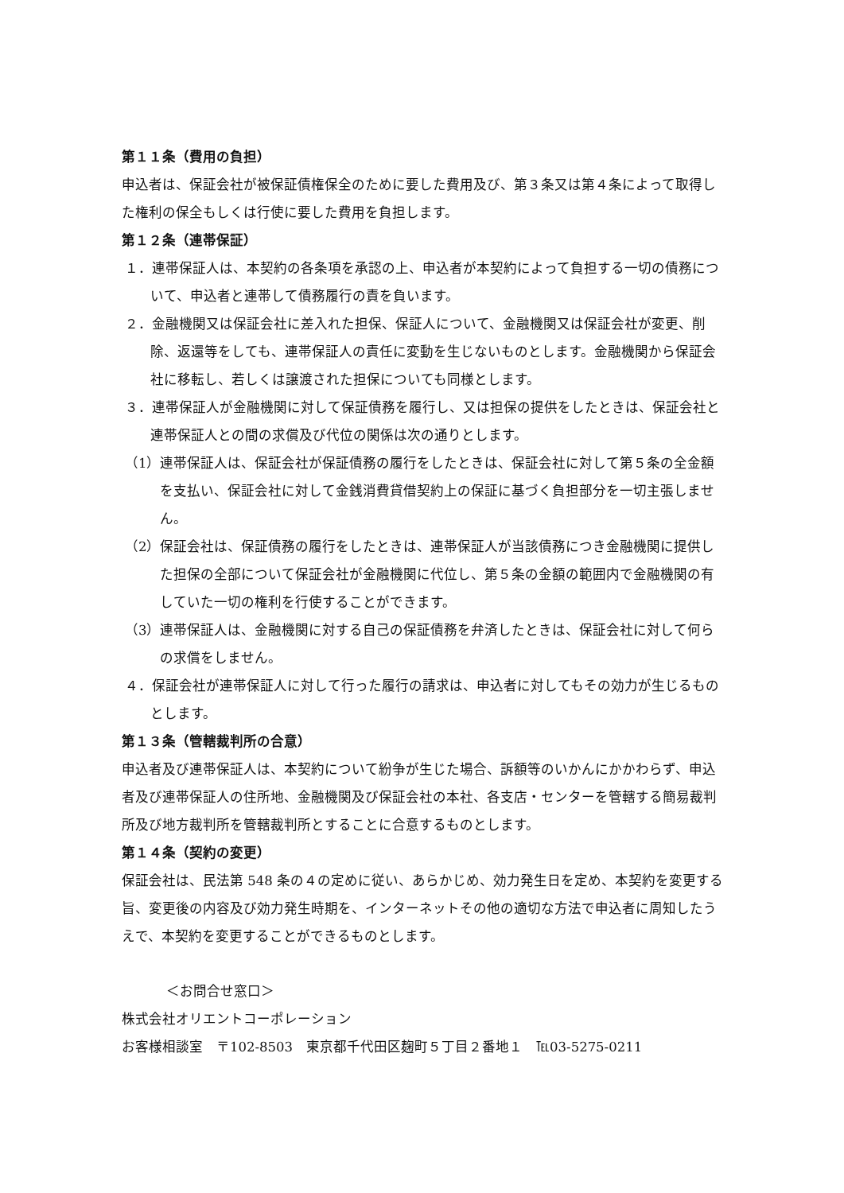第１１条（費用の負担）
申込者は、保証会社が被保証債権保全のために要した費用及び、第３条又は第４条によって取得した権利の保全もしくは行使に要した費用を負担します。
第１２条（連帯保証）
１．連帯保証人は、本契約の各条項を承認の上、申込者が本契約によって負担する一切の債務について、申込者と連帯して債務履行の責を負います。
２．金融機関又は保証会社に差入れた担保、保証人について、金融機関又は保証会社が変更、削除、返還等をしても、連帯保証人の責任に変動を生じないものとします。金融機関から保証会社に移転し、若しくは譲渡された担保についても同様とします。
３．連帯保証人が金融機関に対して保証債務を履行し、又は担保の提供をしたときは、保証会社と連帯保証人との間の求償及び代位の関係は次の通りとします。
（1）連帯保証人は、保証会社が保証債務の履行をしたときは、保証会社に対して第５条の全金額を支払い、保証会社に対して金銭消費貸借契約上の保証に基づく負担部分を一切主張しません。
（2）保証会社は、保証債務の履行をしたときは、連帯保証人が当該債務につき金融機関に提供した担保の全部について保証会社が金融機関に代位し、第５条の金額の範囲内で金融機関の有していた一切の権利を行使することができます。
（3）連帯保証人は、金融機関に対する自己の保証債務を弁済したときは、保証会社に対して何らの求償をしません。
４．保証会社が連帯保証人に対して行った履行の請求は、申込者に対してもその効力が生じるものとします。
第１３条（管轄裁判所の合意）
申込者及び連帯保証人は、本契約について紛争が生じた場合、訴額等のいかんにかかわらず、申込者及び連帯保証人の住所地、金融機関及び保証会社の本社、各支店・センターを管轄する簡易裁判所及び地方裁判所を管轄裁判所とすることに合意するものとします。
第１４条（契約の変更）
保証会社は、民法第 548 条の４の定めに従い、あらかじめ、効力発生日を定め、本契約を変更する旨、変更後の内容及び効力発生時期を、インターネットその他の適切な方法で申込者に周知したうえで、本契約を変更することができるものとします。
＜お問合せ窓口＞
株式会社オリエントコーポレーション
お客様相談室　〒102-8503　東京都千代田区麹町５丁目２番地１　℡03-5275-0211